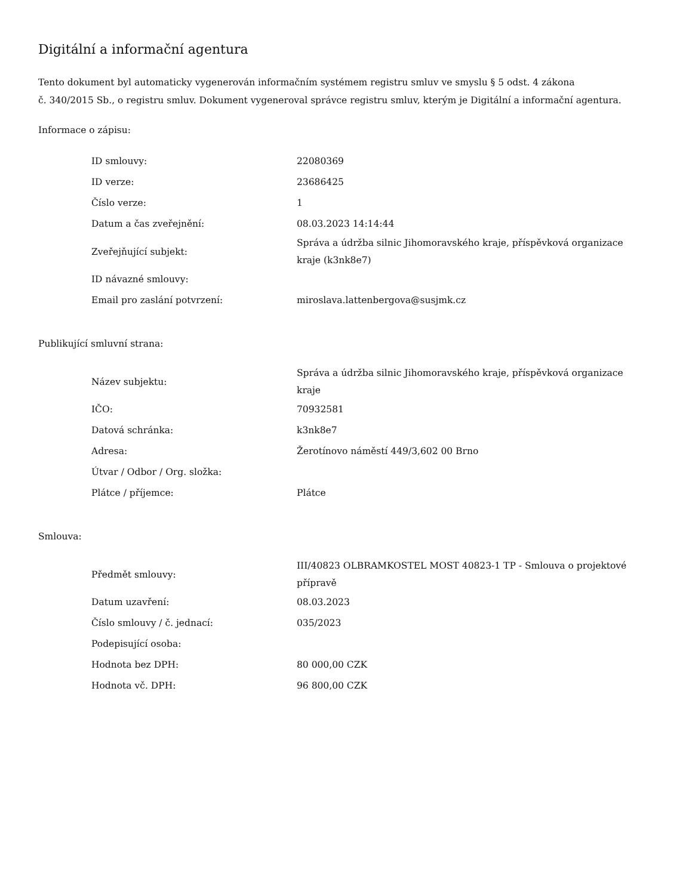Digitální a informační agentura
Tento dokument byl automaticky vygenerován informačním systémem registru smluv ve smyslu § 5 odst. 4 zákona
č. 340/2015 Sb., o registru smluv. Dokument vygeneroval správce registru smluv, kterým je Digitální a informační agentura.
Informace o zápisu:
| ID smlouvy: | 22080369 |
| ID verze: | 23686425 |
| Číslo verze: | 1 |
| Datum a čas zveřejnění: | 08.03.2023 14:14:44 |
| Zveřejňující subjekt: | Správa a údržba silnic Jihomoravského kraje, příspěvková organizace kraje (k3nk8e7) |
| ID návazné smlouvy: | |
| Email pro zaslání potvrzení: | miroslava.lattenbergova@susjmk.cz |
Publikující smluvní strana:
| Název subjektu: | Správa a údržba silnic Jihomoravského kraje, příspěvková organizace kraje |
| IČO: | 70932581 |
| Datová schránka: | k3nk8e7 |
| Adresa: | Žerotínovo náměstí 449/3,602 00 Brno |
| Útvar / Odbor / Org. složka: | |
| Plátce / příjemce: | Plátce |
Smlouva:
| Předmět smlouvy: | III/40823 OLBRAMKOSTEL MOST 40823-1 TP - Smlouva o projektové přípravě |
| Datum uzavření: | 08.03.2023 |
| Číslo smlouvy / č. jednací: | 035/2023 |
| Podepisující osoba: | |
| Hodnota bez DPH: | 80 000,00 CZK |
| Hodnota vč. DPH: | 96 800,00 CZK |